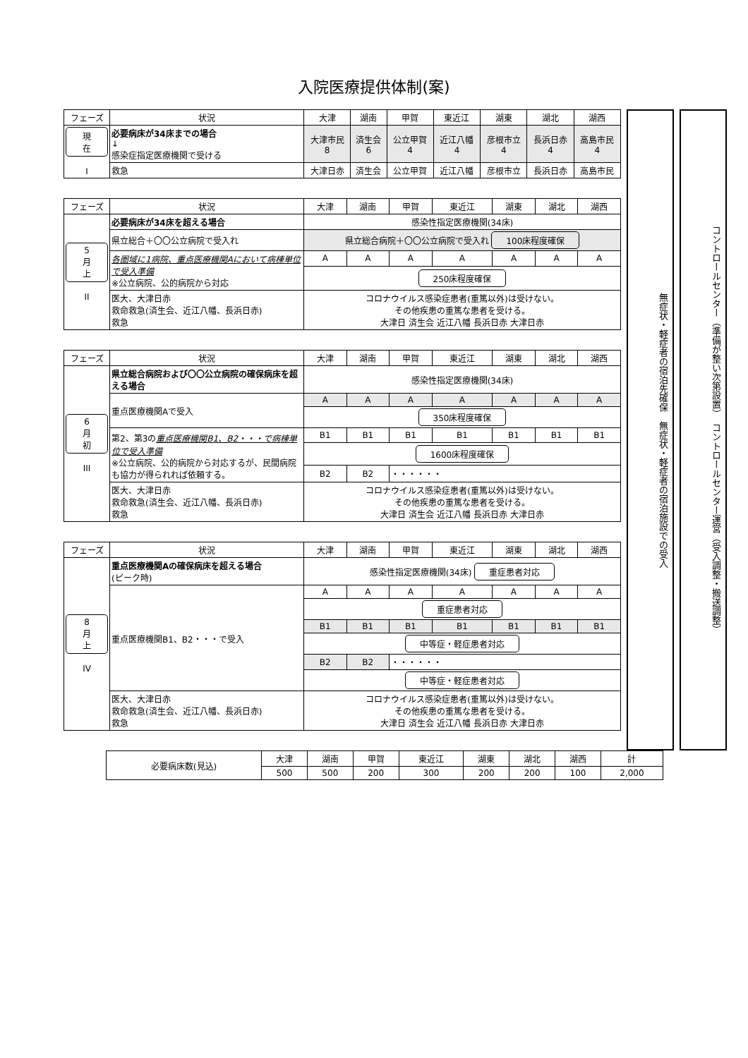入院医療提供体制(案)
| フェーズ | 状況 | 大津 | 湖南 | 甲賀 | 東近江 | 湖東 | 湖北 | 湖西 |
| --- | --- | --- | --- | --- | --- | --- | --- | --- |
| 現在 I | 必要病床が34床までの場合 ↓ 感染症指定医療機関で受ける | 大津市民 8 | 済生会 6 | 公立甲賀 4 | 近江八幡 4 | 彦根市立 4 | 長浜日赤 4 | 高島市民 4 |
| | 救急 | 大津日赤 | 済生会 | 公立甲賀 | 近江八幡 | 彦根市立 | 長浜日赤 | 高島市民 |
| フェーズ | 状況 | 大津 | 湖南 | 甲賀 | 東近江 | 湖東 | 湖北 | 湖西 |
| --- | --- | --- | --- | --- | --- | --- | --- | --- |
| 5月 上 II | 必要病床が34床を超える場合 | 感染性指定医療機関(34床) | | | | | | |
| | 県立総合＋〇〇公立病院で受入れ | 県立総合病院＋〇〇公立病院で受入れ 100床程度確保 | | | | | | |
| | 各圏域に1病院、重点医療機関Aにおいて病棟単位で受入準備 ※公立病院、公的病院から対応 | A | A | A | A | A | A | A |
| | | 250床程度確保 | | | | | | |
| | 医大、大津日赤 救命救急(済生会、近江八幡、長浜日赤) 救急 | コロナウイルス感染症患者(重篤以外)は受けない。 その他疾患の重篤な患者を受ける。 大津日 済生会 近江八幡 長浜日赤 大津日赤 | | | | | | |
| フェーズ | 状況 | 大津 | 湖南 | 甲賀 | 東近江 | 湖東 | 湖北 | 湖西 |
| --- | --- | --- | --- | --- | --- | --- | --- | --- |
| 6月 初 III | 県立総合病院および〇〇公立病院の確保病床を超える場合 | 感染性指定医療機関(34床) | | | | | | |
| | 重点医療機関Aで受入 | A | A | A | A | A | A | A |
| | | 350床程度確保 | | | | | | |
| | 第2、第3の 重点医療機関B1、B2・・・で病棟単位で受入準備 ※公立病院、公的病院から対応するが、民間病院も協力が得られれば依頼する。 | B1 | B1 | B1 | B1 | B1 | B1 | B1 |
| | | 1600床程度確保 | | | | | | |
| | | B2 | B2 | ・・・・・・ | | | | |
| | 医大、大津日赤 救命救急(済生会、近江八幡、長浜日赤) 救急 | コロナウイルス感染症患者(重篤以外)は受けない。 その他疾患の重篤な患者を受ける。 大津日 済生会 近江八幡 長浜日赤 大津日赤 | | | | | | |
| フェーズ | 状況 | 大津 | 湖南 | 甲賀 | 東近江 | 湖東 | 湖北 | 湖西 |
| --- | --- | --- | --- | --- | --- | --- | --- | --- |
| 8月 上 IV | 重点医療機関Aの確保病床を超える場合 (ピーク時) | 感染性指定医療機関(34床) 重症患者対応 | | | | | | |
| | 重点医療機関B1、B2・・・で受入 | A | A | A | A | A | A | A |
| | | 重症患者対応 | | | | | | |
| | | B1 | B1 | B1 | B1 | B1 | B1 | B1 |
| | | 中等症・軽症患者対応 | | | | | | |
| | | B2 | B2 | ・・・・・・ | | | | |
| | | 中等症・軽症患者対応 | | | | | | |
| | 医大、大津日赤 救命救急(済生会、近江八幡、長浜日赤) 救急 | コロナウイルス感染症患者(重篤以外)は受けない。 その他疾患の重篤な患者を受ける。 大津日 済生会 近江八幡 長浜日赤 大津日赤 | | | | | | |
無症状・軽症者の宿泊先確保　無症状・軽症者の宿泊施設での受入
コントロールセンター（準備が整い次第設置）　コントロールセンター運営（受入調整・搬送調整）
| 必要病床数(見込) | 大津 | 湖南 | 甲賀 | 東近江 | 湖東 | 湖北 | 湖西 | 計 |
| | 500 | 500 | 200 | 300 | 200 | 200 | 100 | 2,000 |